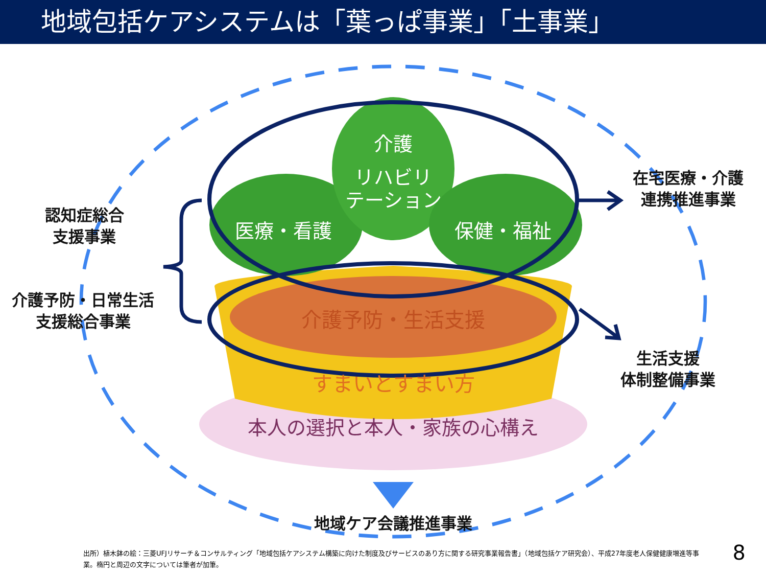地域包括ケアシステムは「葉っぱ事業」「土事業」
介護
リハビリ
テーション
医療・看護
保健・福祉
介護予防・生活支援
すまいとすまい方
本人の選択と本人・家族の心構え
認知症総合
支援事業
介護予防・日常生活
支援総合事業
在宅医療・介護
連携推進事業
生活支援
体制整備事業
地域ケア会議推進事業
出所）植木鉢の絵：三菱UFJリサーチ＆コンサルティング「地域包括ケアシステム構築に向けた制度及びサービスのあり方に関する研究事業報告書」（地域包括ケア研究会）、平成27年度老人保健健康増進等事業。楕円と周辺の文字については筆者が加筆。
8